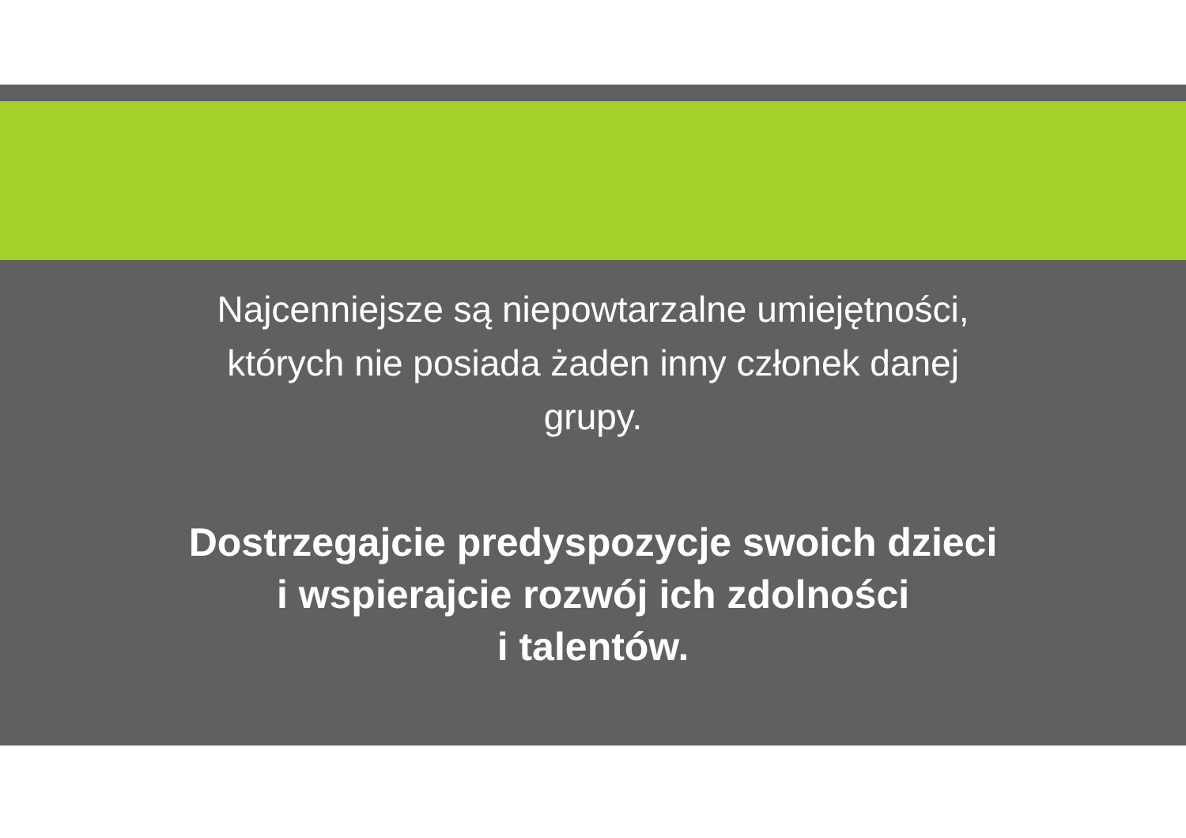Najcenniejsze są niepowtarzalne umiejętności,
których nie posiada żaden inny członek danej
grupy.
Dostrzegajcie predyspozycje swoich dzieci
i wspierajcie rozwój ich zdolności
i talentów.